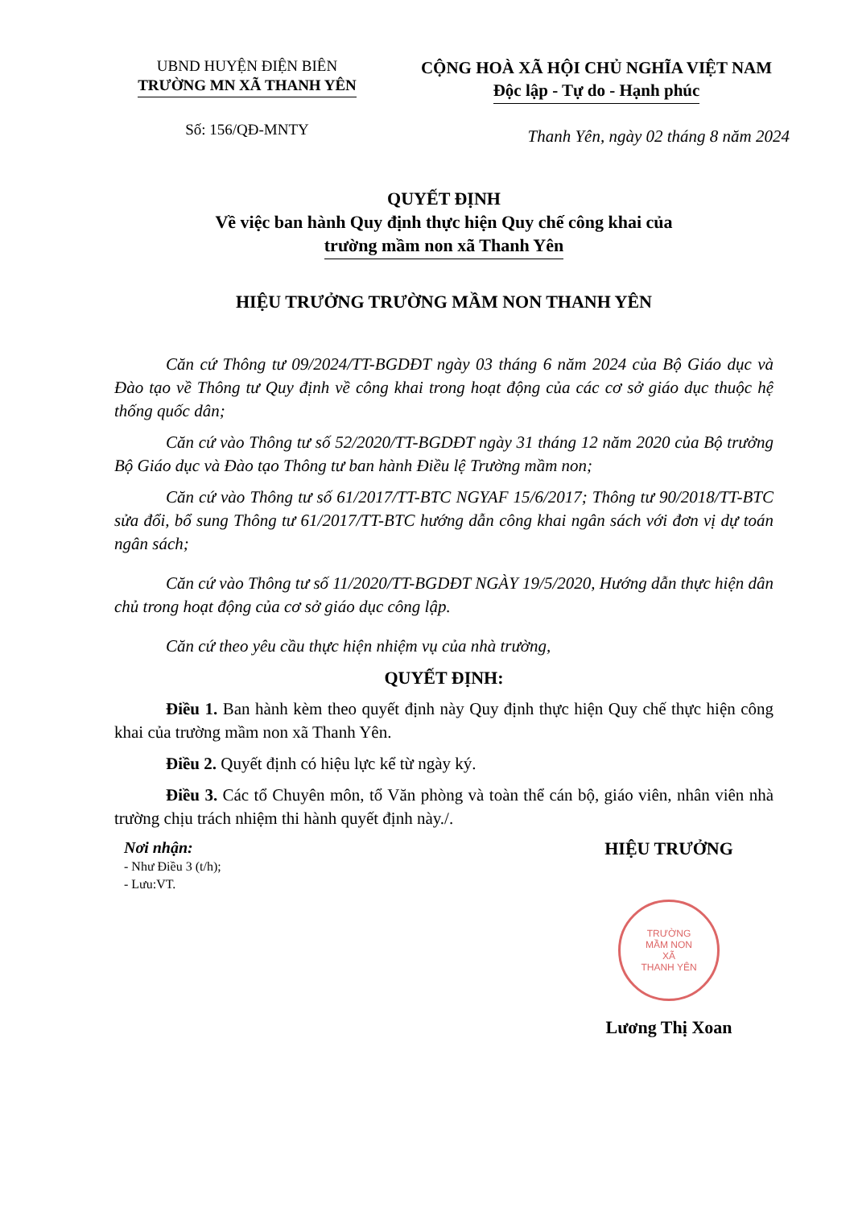UBND HUYỆN ĐIỆN BIÊN
TRƯỜNG MN XÃ THANH YÊN
CỘNG HOÀ XÃ HỘI CHỦ NGHĨA VIỆT NAM
Độc lập - Tự do - Hạnh phúc
Số: 156/QĐ-MNTY
Thanh Yên, ngày 02 tháng 8 năm 2024
QUYẾT ĐỊNH
Về việc ban hành Quy định thực hiện Quy chế công khai của
trường mầm non xã Thanh Yên
HIỆU TRƯỞNG TRƯỜNG MẦM NON THANH YÊN
Căn cứ Thông tư 09/2024/TT-BGDĐT ngày 03 tháng 6 năm 2024 của Bộ Giáo dục và Đào tạo về Thông tư Quy định về công khai trong hoạt động của các cơ sở giáo dục thuộc hệ thống quốc dân;
Căn cứ vào Thông tư số 52/2020/TT-BGDĐT ngày 31 tháng 12 năm 2020 của Bộ trưởng Bộ Giáo dục và Đào tạo Thông tư ban hành Điều lệ Trường mầm non;
Căn cứ vào Thông tư số 61/2017/TT-BTC NGYAF 15/6/2017; Thông tư 90/2018/TT-BTC sửa đổi, bổ sung Thông tư 61/2017/TT-BTC hướng dẫn công khai ngân sách với đơn vị dự toán ngân sách;
Căn cứ vào Thông tư số 11/2020/TT-BGDĐT NGÀY 19/5/2020, Hướng dẫn thực hiện dân chủ trong hoạt động của cơ sở giáo dục công lập.
Căn cứ theo yêu cầu thực hiện nhiệm vụ của nhà trường,
QUYẾT ĐỊNH:
Điều 1. Ban hành kèm theo quyết định này Quy định thực hiện Quy chế thực hiện công khai của trường mầm non xã Thanh Yên.
Điều 2. Quyết định có hiệu lực kể từ ngày ký.
Điều 3. Các tổ Chuyên môn, tổ Văn phòng và toàn thể cán bộ, giáo viên, nhân viên nhà trường chịu trách nhiệm thi hành quyết định này./.
Nơi nhận:
- Như Điều 3 (t/h);
- Lưu:VT.
HIỆU TRƯỞNG
TRƯỜNG
MẦM NON
XÃ
THANH YÊN
Lương Thị Xoan